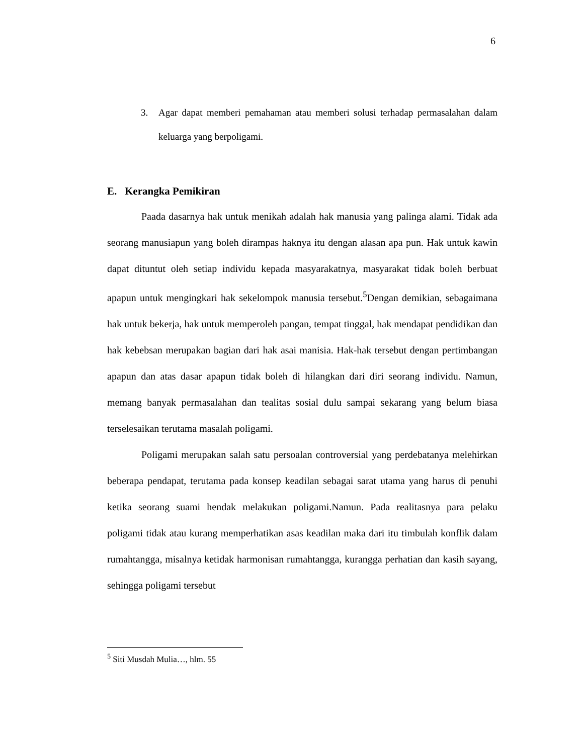6
3. Agar dapat memberi pemahaman atau memberi solusi terhadap permasalahan dalam keluarga yang berpoligami.
E. Kerangka Pemikiran
Paada dasarnya hak untuk menikah adalah hak manusia yang palinga alami. Tidak ada seorang manusiapun yang boleh dirampas haknya itu dengan alasan apa pun. Hak untuk kawin dapat dituntut oleh setiap individu kepada masyarakatnya, masyarakat tidak boleh berbuat apapun untuk mengingkari hak sekelompok manusia tersebut.<sup>5</sup>Dengan demikian, sebagaimana hak untuk bekerja, hak untuk memperoleh pangan, tempat tinggal, hak mendapat pendidikan dan hak kebebsan merupakan bagian dari hak asai manisia. Hak-hak tersebut dengan pertimbangan apapun dan atas dasar apapun tidak boleh di hilangkan dari diri seorang individu. Namun, memang banyak permasalahan dan tealitas sosial dulu sampai sekarang yang belum biasa terselesaikan terutama masalah poligami.
Poligami merupakan salah satu persoalan controversial yang perdebatanya melehirkan beberapa pendapat, terutama pada konsep keadilan sebagai sarat utama yang harus di penuhi ketika seorang suami hendak melakukan poligami.Namun. Pada realitasnya para pelaku poligami tidak atau kurang memperhatikan asas keadilan maka dari itu timbulah konflik dalam rumahtangga, misalnya ketidak harmonisan rumahtangga, kurangga perhatian dan kasih sayang, sehingga poligami tersebut
<sup>5</sup> Siti Musdah Mulia…, hlm. 55